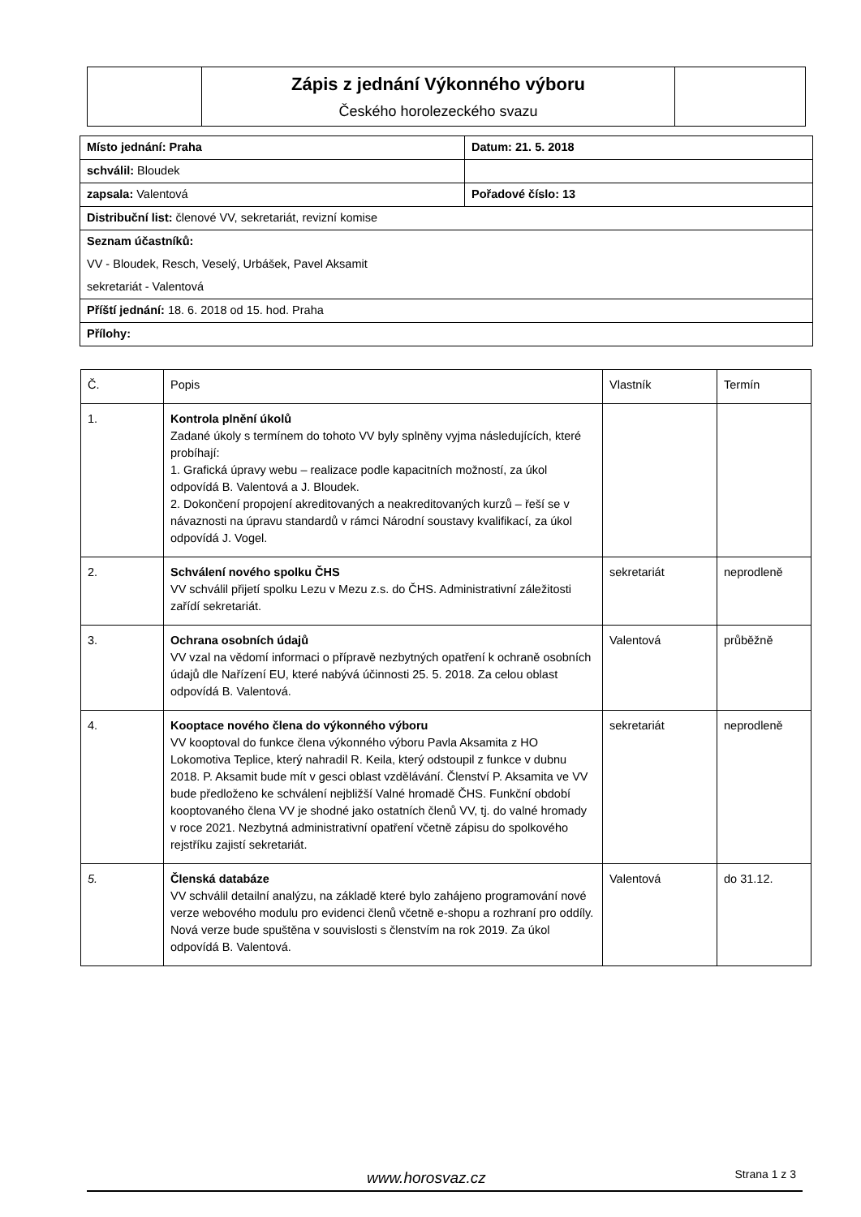| | Zápis z jednání Výkonného výboru Českého horolezeckého svazu | |
| Místo jednání: Praha | Datum: 21. 5. 2018 |
| schválil: Bloudek | |
| zapsala: Valentová | Pořadové číslo: 13 |
| Distribuční list: členové VV, sekretariát, revizní komise | |
| Seznam účastníků: | |
| VV - Bloudek, Resch, Veselý, Urbášek, Pavel Aksamit | |
| sekretariát - Valentová | |
| Příští jednání: 18. 6. 2018 od 15. hod. Praha | |
| Přílohy: | |
| Č. | Popis | Vlastník | Termín |
| --- | --- | --- | --- |
| 1. | Kontrola plnění úkolů Zadané úkoly s termínem do tohoto VV byly splněny vyjma následujících, které probíhají: 1. Grafická úpravy webu – realizace podle kapacitních možností, za úkol odpovídá B. Valentová a J. Bloudek. 2. Dokončení propojení akreditovaných a neakreditovaných kurzů – řeší se v návaznosti na úpravu standardů v rámci Národní soustavy kvalifikací, za úkol odpovídá J. Vogel. | | |
| 2. | Schválení nového spolku ČHS VV schválil přijetí spolku Lezu v Mezu z.s. do ČHS. Administrativní záležitosti zařídí sekretariát. | sekretariát | neprodleně |
| 3. | Ochrana osobních údajů VV vzal na vědomí informaci o přípravě nezbytných opatření k ochraně osobních údajů dle Nařízení EU, které nabývá účinnosti 25. 5. 2018. Za celou oblast odpovídá B. Valentová. | Valentová | průběžně |
| 4. | Kooptace nového člena do výkonného výboru VV kooptoval do funkce člena výkonného výboru Pavla Aksamita z HO Lokomotiva Teplice, který nahradil R. Keila, který odstoupil z funkce v dubnu 2018. P. Aksamit bude mít v gesci oblast vzdělávání. Členství P. Aksamita ve VV bude předloženo ke schválení nejbližší Valné hromadě ČHS. Funkční období kooptovaného člena VV je shodné jako ostatních členů VV, tj. do valné hromady v roce 2021. Nezbytná administrativní opatření včetně zápisu do spolkového rejstříku zajistí sekretariát. | sekretariát | neprodleně |
| 5. | Členská databáze VV schválil detailní analýzu, na základě které bylo zahájeno programování nové verze webového modulu pro evidenci členů včetně e-shopu a rozhraní pro oddíly. Nová verze bude spuštěna v souvislosti s členstvím na rok 2019. Za úkol odpovídá B. Valentová. | Valentová | do 31.12. |
www.horosvaz.cz Strana 1 z 3